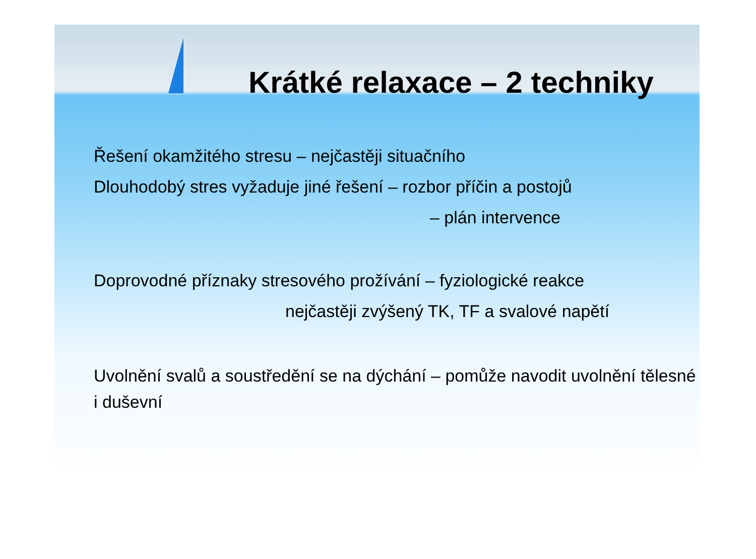Krátké relaxace – 2 techniky
Řešení okamžitého stresu – nejčastěji situačního
Dlouhodobý stres vyžaduje jiné řešení – rozbor příčin a postojů
– plán intervence
Doprovodné příznaky stresového prožívání – fyziologické reakce
nejčastěji zvýšený TK, TF a svalové napětí
Uvolnění svalů a soustředění se na dýchání – pomůže navodit uvolnění tělesné i duševní